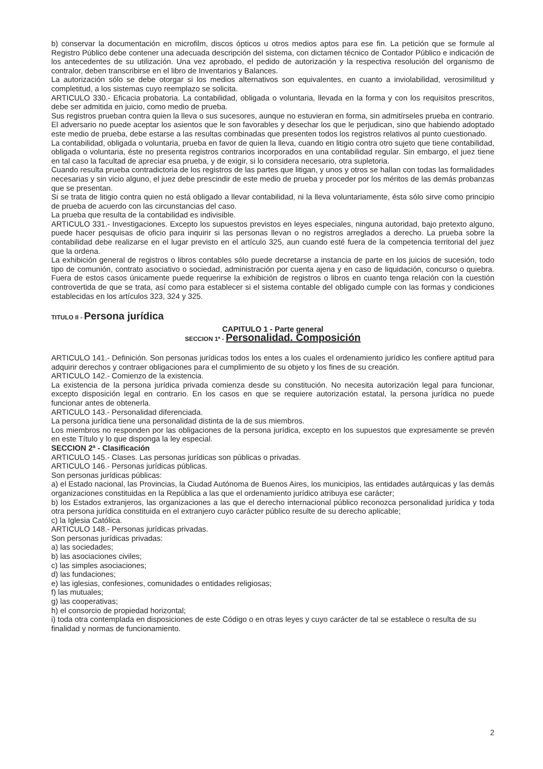b) conservar la documentación en microfilm, discos ópticos u otros medios aptos para ese fin. La petición que se formule al Registro Público debe contener una adecuada descripción del sistema, con dictamen técnico de Contador Público e indicación de los antecedentes de su utilización. Una vez aprobado, el pedido de autorización y la respectiva resolución del organismo de contralor, deben transcribirse en el libro de Inventarios y Balances.
La autorización sólo se debe otorgar si los medios alternativos son equivalentes, en cuanto a inviolabilidad, verosimilitud y completitud, a los sistemas cuyo reemplazo se solicita.
ARTICULO 330.- Eficacia probatoria. La contabilidad, obligada o voluntaria, llevada en la forma y con los requisitos prescritos, debe ser admitida en juicio, como medio de prueba.
Sus registros prueban contra quien la lleva o sus sucesores, aunque no estuvieran en forma, sin admitírseles prueba en contrario. El adversario no puede aceptar los asientos que le son favorables y desechar los que le perjudican, sino que habiendo adoptado este medio de prueba, debe estarse a las resultas combinadas que presenten todos los registros relativos al punto cuestionado.
La contabilidad, obligada o voluntaria, prueba en favor de quien la lleva, cuando en litigio contra otro sujeto que tiene contabilidad, obligada o voluntaria, éste no presenta registros contrarios incorporados en una contabilidad regular. Sin embargo, el juez tiene en tal caso la facultad de apreciar esa prueba, y de exigir, si lo considera necesario, otra supletoria.
Cuando resulta prueba contradictoria de los registros de las partes que litigan, y unos y otros se hallan con todas las formalidades necesarias y sin vicio alguno, el juez debe prescindir de este medio de prueba y proceder por los méritos de las demás probanzas que se presentan.
Si se trata de litigio contra quien no está obligado a llevar contabilidad, ni la lleva voluntariamente, ésta sólo sirve como principio de prueba de acuerdo con las circunstancias del caso.
La prueba que resulta de la contabilidad es indivisible.
ARTICULO 331.- Investigaciones. Excepto los supuestos previstos en leyes especiales, ninguna autoridad, bajo pretexto alguno, puede hacer pesquisas de oficio para inquirir si las personas llevan o no registros arreglados a derecho. La prueba sobre la contabilidad debe realizarse en el lugar previsto en el artículo 325, aun cuando esté fuera de la competencia territorial del juez que la ordena.
La exhibición general de registros o libros contables sólo puede decretarse a instancia de parte en los juicios de sucesión, todo tipo de comunión, contrato asociativo o sociedad, administración por cuenta ajena y en caso de liquidación, concurso o quiebra. Fuera de estos casos únicamente puede requerirse la exhibición de registros o libros en cuanto tenga relación con la cuestión controvertida de que se trata, así como para establecer si el sistema contable del obligado cumple con las formas y condiciones establecidas en los artículos 323, 324 y 325.
TITULO II - Persona jurídica
CAPITULO 1 - Parte general
SECCION 1ª - Personalidad. Composición
ARTICULO 141.- Definición. Son personas jurídicas todos los entes a los cuales el ordenamiento jurídico les confiere aptitud para adquirir derechos y contraer obligaciones para el cumplimiento de su objeto y los fines de su creación.
ARTICULO 142.- Comienzo de la existencia.
La existencia de la persona jurídica privada comienza desde su constitución. No necesita autorización legal para funcionar, excepto disposición legal en contrario. En los casos en que se requiere autorización estatal, la persona jurídica no puede funcionar antes de obtenerla.
ARTICULO 143.- Personalidad diferenciada.
La persona jurídica tiene una personalidad distinta de la de sus miembros.
Los miembros no responden por las obligaciones de la persona jurídica, excepto en los supuestos que expresamente se prevén en este Título y lo que disponga la ley especial.
SECCION 2ª - Clasificación
ARTICULO 145.- Clases. Las personas jurídicas son públicas o privadas.
ARTICULO 146.- Personas jurídicas públicas.
Son personas jurídicas públicas:
a) el Estado nacional, las Provincias, la Ciudad Autónoma de Buenos Aires, los municipios, las entidades autárquicas y las demás organizaciones constituidas en la República a las que el ordenamiento jurídico atribuya ese carácter;
b) los Estados extranjeros, las organizaciones a las que el derecho internacional público reconozca personalidad jurídica y toda otra persona jurídica constituida en el extranjero cuyo carácter público resulte de su derecho aplicable;
c) la Iglesia Católica.
ARTICULO 148.- Personas jurídicas privadas.
Son personas jurídicas privadas:
a) las sociedades;
b) las asociaciones civiles;
c) las simples asociaciones;
d) las fundaciones;
e) las iglesias, confesiones, comunidades o entidades religiosas;
f) las mutuales;
g) las cooperativas;
h) el consorcio de propiedad horizontal;
i) toda otra contemplada en disposiciones de este Código o en otras leyes y cuyo carácter de tal se establece o resulta de su finalidad y normas de funcionamiento.
2